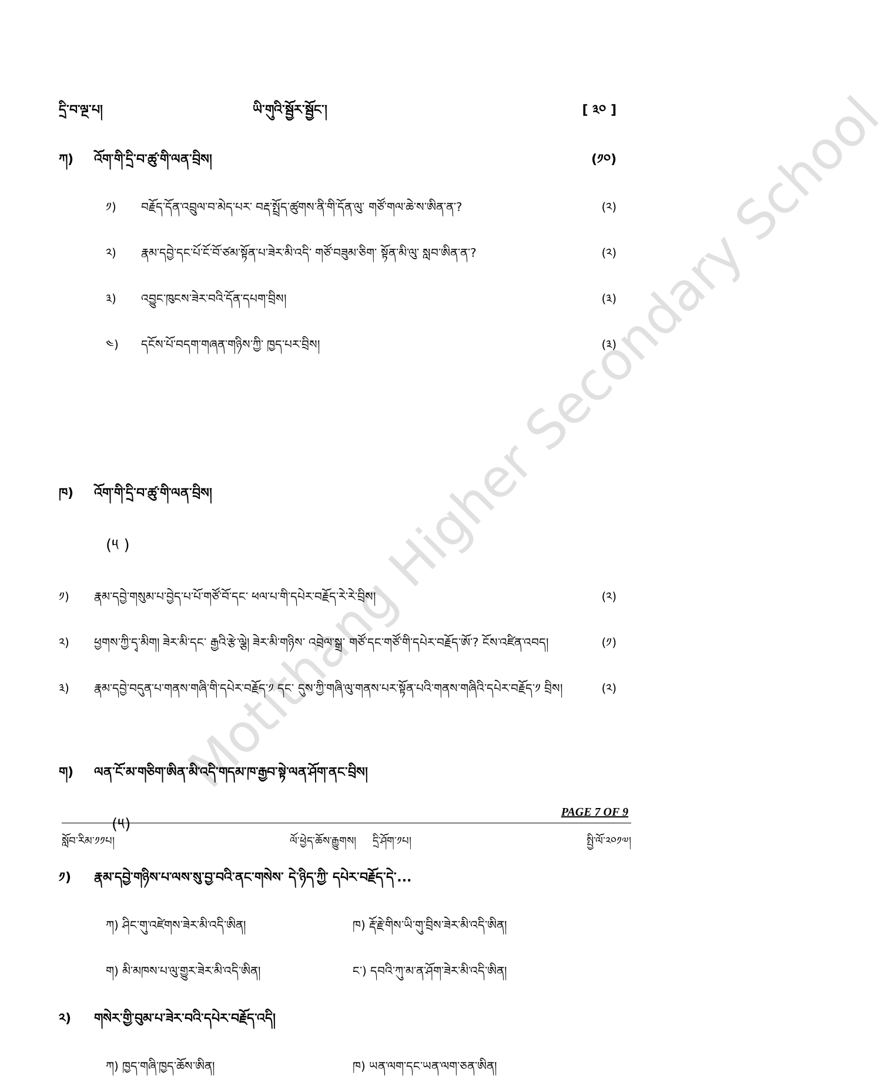Motithang Higher Secondary School
དྲི་བ་ལྔ་པ། ཡི་གུའི་སྦྱོར་སྦྱོང་། [ ༣༠ ]
ཀ) འོག་གི་དྲི་བ་ཚུ་གི་ལན་བྲིས། (༡༠)
༡)
བརྗོད་དོན་འབྲུལ་བ་མེད་པར་ བརྡ་སྤྲོད་ཚུགས་ནི་གི་དོན་ལུ་ གཙོ་གལ་ཆེ་ས་ཨིན་ན་?
(༢)
༢)
རྣམ་དབྱེ་དང་པོ་ངོ་བོ་ཙམ་སྟོན་པ་ཟེར་མི་འདི་ གཙོ་བཟུམ་ཅིག་ སྟོན་མི་ལུ་ སླབ་ཨིན་ན་?
(༢)
༣)
འབྱུང་ཁུངས་ཟེར་བའི་དོན་དཔག་བྲིས།
(༣)
༤)
དངོས་པོ་བདག་གཞན་གཉིས་ཀྱི་ ཁྱད་པར་བྲིས།
(༣)
ཁ) འོག་གི་དྲི་བ་ཚུ་གི་ལན་བྲིས།
(༥ )
༡)
རྣམ་དབྱེ་གསུམ་པ་བྱེད་པ་པོ་གཙོ་བོ་དང་ ཕལ་པ་གི་དཔེར་བརྗོད་རེ་རེ་བྲིས།
(༢)
༢)
ཕྱགས་ཀྱི་དྭ་མིག། ཟེར་མི་དང་ རྒྱའི་རྩེ་ལྕེ། ཟེར་མི་གཉིས་ འབྲེལ་སྒྲ་ གཙོ་དང་གཙོ་གི་དཔེར་བརྗོད་ཨོ་? ངོས་འཛིན་འབད།
(༡)
༣)
རྣམ་དབྱེ་བདུན་པ་གནས་གཞི་གི་དཔེར་བརྗོད་༡ དང་ དུས་ཀྱི་གཞི་ལུ་གནས་པར་སྟོན་པའི་གནས་གཞིའི་དཔེར་བརྗོད་༡ བྲིས།
(༢)
ག)
ལན་ངོ་མ་གཅིག་ཨིན་མི་འདི་གདམ་ཁ་རྒྱབ་སྟེ་ལན་ཤོག་ནང་བྲིས།
(༥)
༡)
རྣམ་དབྱེ་གཉིས་པ་ལས་སུ་བྱ་བའི་ནང་གསེས་ དེ་ཉིད་ཀྱི་ དཔེར་བརྗོད་དེ་...
ཀ) ཤིང་གུ་འཛེགས་ཟེར་མི་འདི་ཨིན། ཁ) རྡོ་རྗེ་གིས་ཡི་གུ་བྲིས་ཟེར་མི་འདི་ཨིན།
ག) མི་མཁས་པ་ལུ་གྱུར་ཟེར་མི་འདི་ཨིན། ང་) དབའི་ཀུ་མ་ན་ཤོག་ཟེར་མི་འདི་ཨིན།
༢)
གསེར་གྱི་བུམ་པ་ཟེར་བའི་དཔེར་བརྗོད་འདི།
ཀ) ཁྱད་གཞི་ཁྱད་ཆོས་ཨིན། ཁ) ཡན་ལག་དང་ཡན་ལག་ཅན་ཨིན།
PAGE 7 OF 9
སློབ་རིམ་༡༡པ། ལོ་ཕྱེད་ཆོས་རྒྱུགས། དྲི་ཤོག་༡པ། སྤྱི་ལོ་༢༠༡༧།